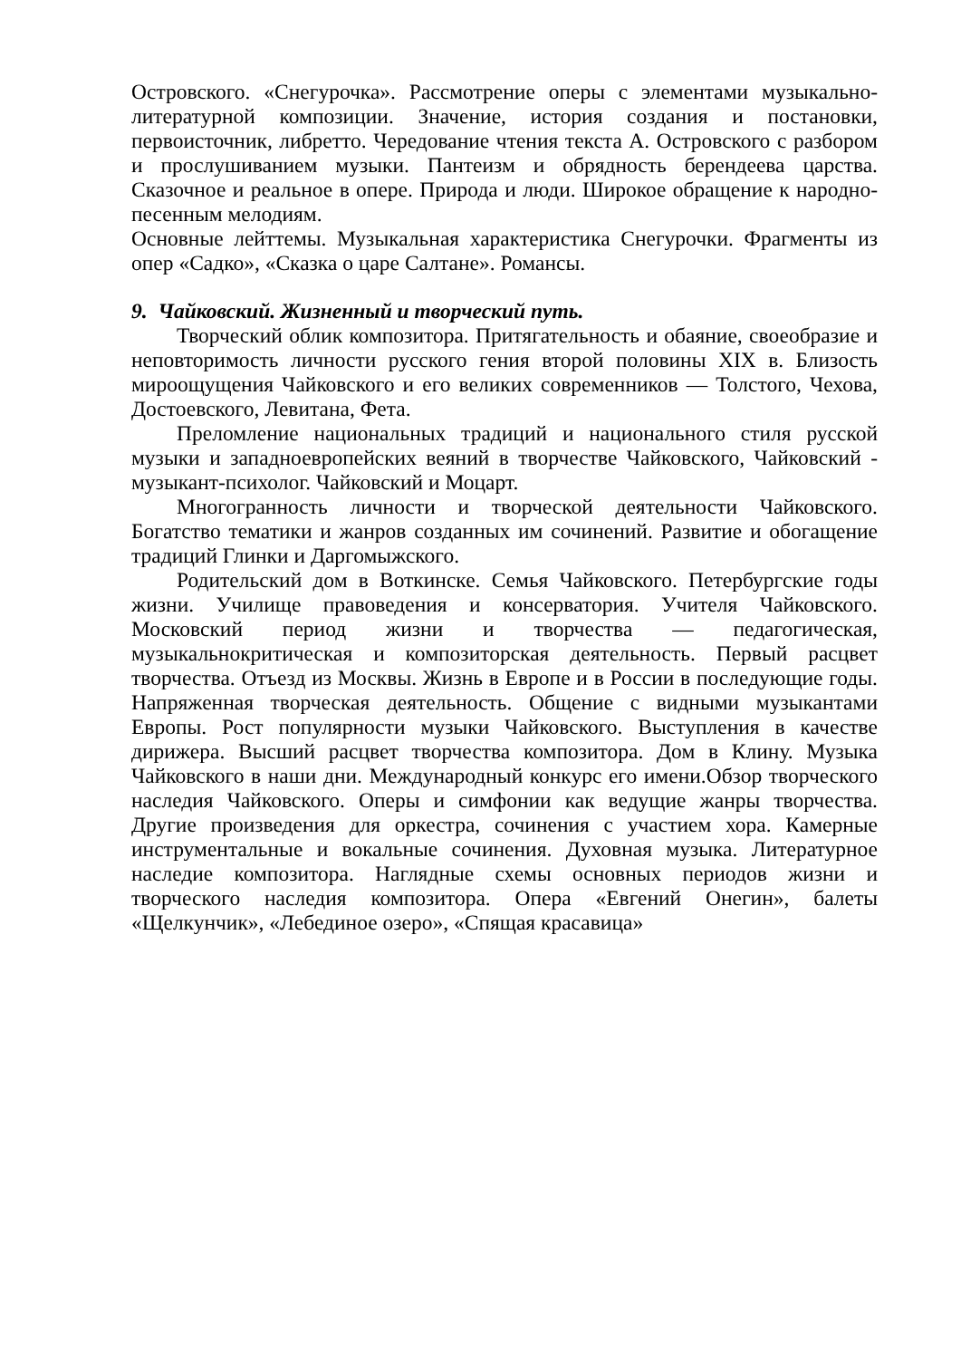Островского. «Снегурочка». Рассмотрение оперы с элементами музыкально-литературной композиции. Значение, история создания и постановки, первоисточник, либретто. Чередование чтения текста А. Островского с разбором и прослушиванием музыки. Пантеизм и обрядность берендеева царства. Сказочное и реальное в опере. Природа и люди. Широкое обращение к народно-песенным мелодиям.
Основные лейттемы. Музыкальная характеристика Снегурочки. Фрагменты из опер «Садко», «Сказка о царе Салтане». Романсы.
9. Чайковский. Жизненный и творческий путь.
Творческий облик композитора. Притягательность и обаяние, своеобразие и неповторимость личности русского гения второй половины XIX в. Близость мироощущения Чайковского и его великих современников — Толстого, Чехова, Достоевского, Левитана, Фета.
Преломление национальных традиций и национального стиля русской музыки и западноевропейских веяний в творчестве Чайковского, Чайковский - музыкант-психолог. Чайковский и Моцарт.
Многогранность личности и творческой деятельности Чайковского. Богатство тематики и жанров созданных им сочинений. Развитие и обогащение традиций Глинки и Даргомыжского.
Родительский дом в Воткинске. Семья Чайковского. Петербургские годы жизни. Училище правоведения и консерватория. Учителя Чайковского. Московский период жизни и творчества — педагогическая, музыкальнокритическая и композиторская деятельность. Первый расцвет творчества. Отъезд из Москвы. Жизнь в Европе и в России в последующие годы. Напряженная творческая деятельность. Общение с видными музыкантами Европы. Рост популярности музыки Чайковского. Выступления в качестве дирижера. Высший расцвет творчества композитора. Дом в Клину. Музыка Чайковского в наши дни. Международный конкурс его имени.Обзор творческого наследия Чайковского. Оперы и симфонии как ведущие жанры творчества. Другие произведения для оркестра, сочинения с участием хора. Камерные инструментальные и вокальные сочинения. Духовная музыка. Литературное наследие композитора. Наглядные схемы основных периодов жизни и творческого наследия композитора. Опера «Евгений Онегин», балеты «Щелкунчик», «Лебединое озеро», «Спящая красавица»